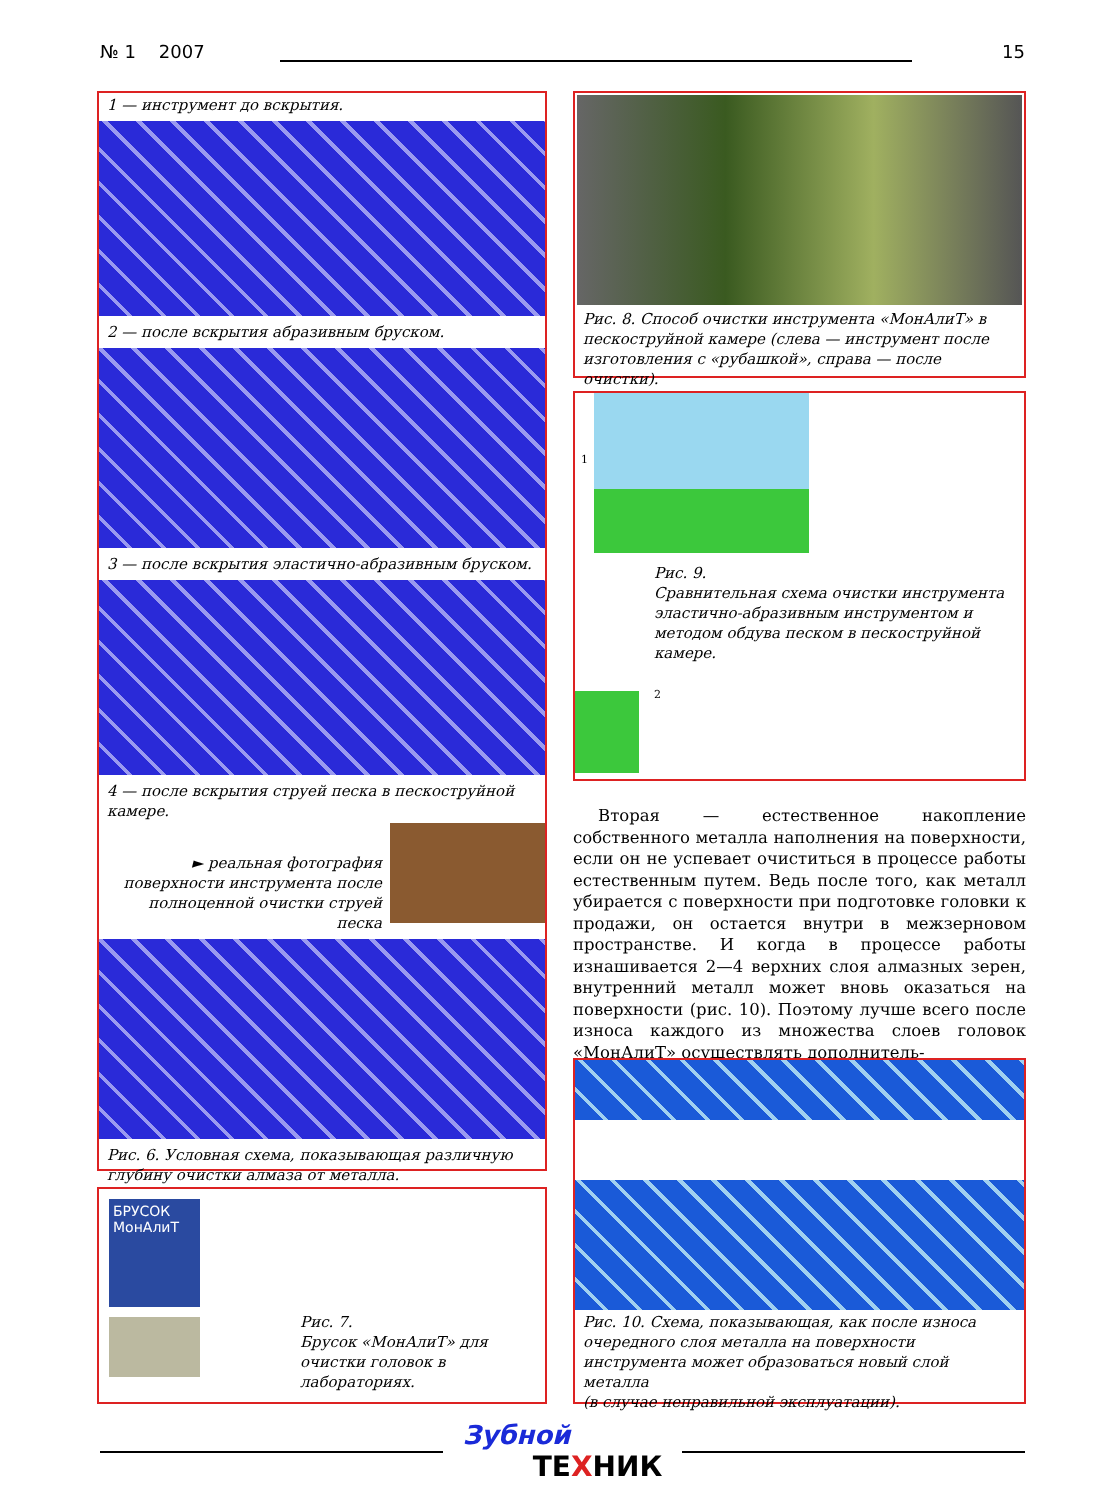№ 1 2007
15
1 — инструмент до вскрытия.
2 — после вскрытия абразивным бруском.
3 — после вскрытия эластично-абразивным бруском.
4 — после вскрытия струей песка в пескоструйной камере.
► реальная фотография поверхности инструмента после полноценной очистки струей песка
Рис. 6. Условная схема, показывающая различную глубину очистки алмаза от металла.
БРУСОК
МонАлиТ
Рис. 7.
Брусок «МонАлиТ» для очистки головок в лабораториях.
Рис. 8. Способ очистки инструмента «МонАлиТ» в пескоструйной камере (слева — инструмент после изготовления с «рубашкой», справа — после очистки).
1
Рис. 9.
Сравнительная схема очистки инструмента эластично-абразивным инструментом и методом обдува песком в пескоструйной камере.
2
Вторая — естественное накопление собственного металла наполнения на поверхности, если он не успевает очиститься в процессе работы естественным путем. Ведь после того, как металл убирается с поверхности при подготовке головки к продажи, он остается внутри в межзерновом пространстве. И когда в процессе работы изнашивается 2—4 верхних слоя алмазных зерен, внутренний металл может вновь оказаться на поверхности (рис. 10). Поэтому лучше всего после износа каждого из множества слоев головок «МонАлиТ» осуществлять дополнитель-
Рис. 10. Схема, показывающая, как после износа очередного слоя металла на поверхности инструмента может образоваться новый слой металла
(в случае неправильной эксплуатации).
Зубной
ТЕХНИК